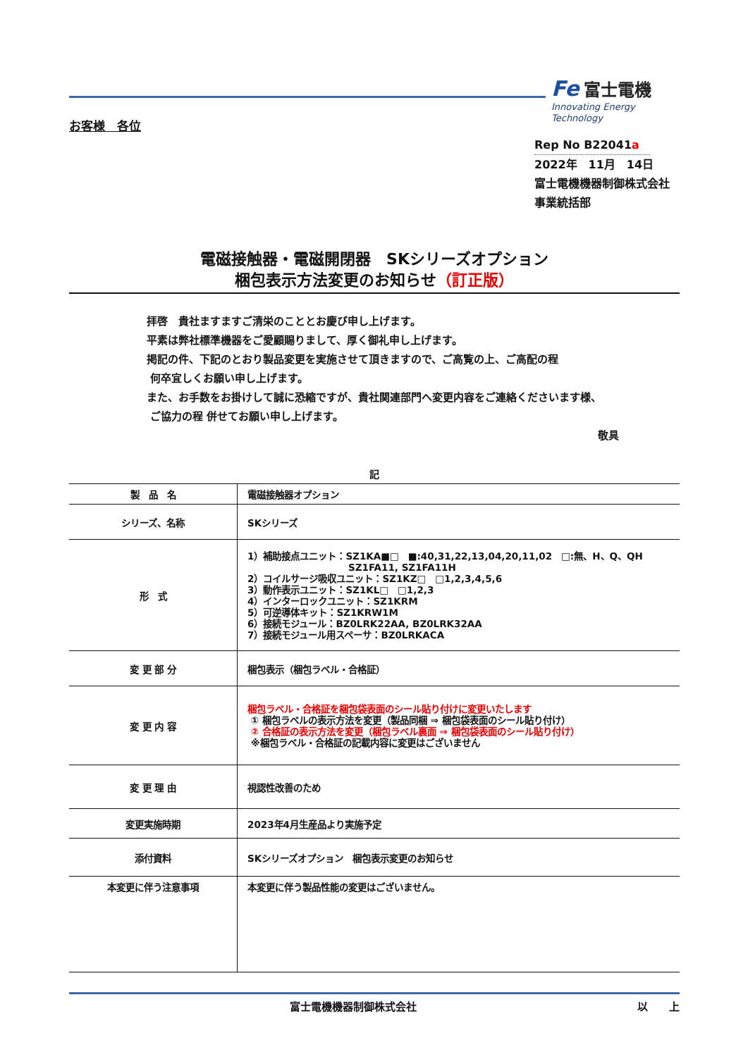Fe 富士電機
Innovating Energy Technology
お客様　各位
Rep No B22041a
2022年　11月　14日
富士電機機器制御株式会社
事業統括部
電磁接触器・電磁開閉器　SKシリーズオプション
梱包表示方法変更のお知らせ（訂正版）
拝啓　貴社ますますご清栄のこととお慶び申し上げます。
平素は弊社標準機器をご愛顧賜りまして、厚く御礼申し上げます。
掲記の件、下記のとおり製品変更を実施させて頂きますので、ご高覧の上、ご高配の程
何卒宜しくお願い申し上げます。
また、お手数をお掛けして誠に恐縮ですが、貴社関連部門へ変更内容をご連絡くださいます様、
ご協力の程 併せてお願い申し上げます。
敬具
記
| 製 品 名 | 電磁接触器オプション |
| シリーズ、名称 | SKシリーズ |
| 形 式 | 1）補助接点ユニット：SZ1KA■□ ■:40,31,22,13,04,20,11,02 □:無、H、Q、QH SZ1FA11, SZ1FA11H 2）コイルサージ吸収ユニット：SZ1KZ□ □1,2,3,4,5,6 3）動作表示ユニット：SZ1KL□ □1,2,3 4）インターロックユニット：SZ1KRM 5）可逆導体キット：SZ1KRW1M 6）接続モジュール：BZ0LRK22AA, BZ0LRK32AA 7）接続モジュール用スペーサ：BZ0LRKACA |
| 変 更 部 分 | 梱包表示（梱包ラベル・合格証） |
| 変 更 内 容 | 梱包ラベル・合格証を梱包袋表面のシール貼り付けに変更いたします ① 梱包ラベルの表示方法を変更（製品同梱 ⇒ 梱包袋表面のシール貼り付け） ② 合格証の表示方法を変更（梱包ラベル裏面 ⇒ 梱包袋表面のシール貼り付け） ※梱包ラベル・合格証の記載内容に変更はございません |
| 変 更 理 由 | 視認性改善のため |
| 変更実施時期 | 2023年4月生産品より実施予定 |
| 添付資料 | SKシリーズオプション 梱包表示変更のお知らせ |
| 本変更に伴う注意事項 | 本変更に伴う製品性能の変更はございません。 |
富士電機機器制御株式会社 以　　上